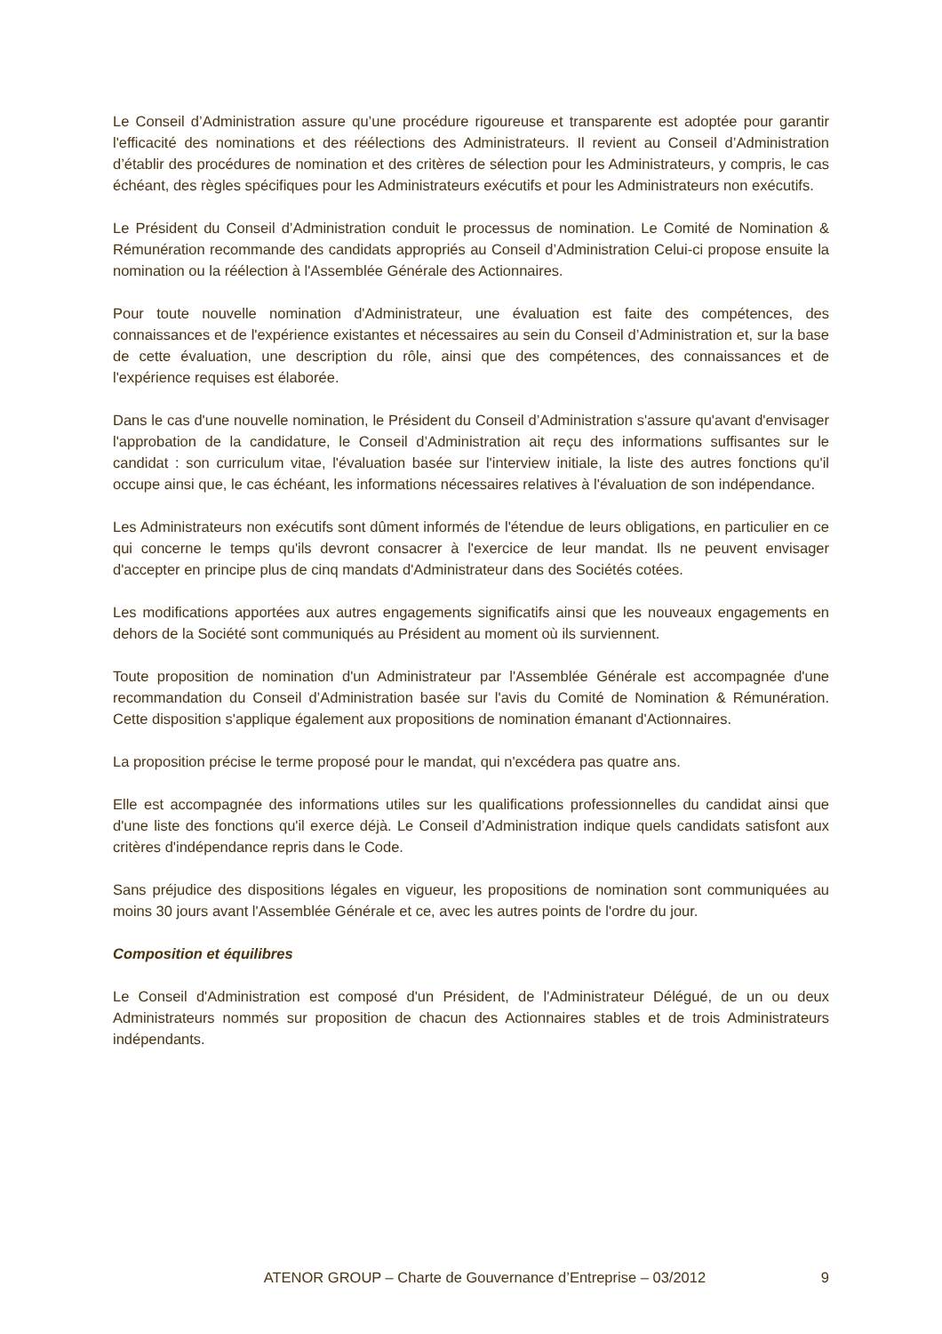Le Conseil d’Administration assure qu’une procédure rigoureuse et transparente est adoptée pour garantir l'efficacité des nominations et des réélections des Administrateurs. Il revient au Conseil d’Administration d’établir des procédures de nomination et des critères de sélection pour les Administrateurs, y compris, le cas échéant, des règles spécifiques pour les Administrateurs exécutifs et pour les Administrateurs non exécutifs.
Le Président du Conseil d’Administration conduit le processus de nomination. Le Comité de Nomination & Rémunération recommande des candidats appropriés au Conseil d’Administration Celui-ci propose ensuite la nomination ou la réélection à l'Assemblée Générale des Actionnaires.
Pour toute nouvelle nomination d'Administrateur, une évaluation est faite des compétences, des connaissances et de l'expérience existantes et nécessaires au sein du Conseil d’Administration et, sur la base de cette évaluation, une description du rôle, ainsi que des compétences, des connaissances et de l'expérience requises est élaborée.
Dans le cas d'une nouvelle nomination, le Président du Conseil d’Administration s'assure qu'avant d'envisager l'approbation de la candidature, le Conseil d’Administration ait reçu des informations suffisantes sur le candidat : son curriculum vitae, l'évaluation basée sur l'interview initiale, la liste des autres fonctions qu'il occupe ainsi que, le cas échéant, les informations nécessaires relatives à l'évaluation de son indépendance.
Les Administrateurs non exécutifs sont dûment informés de l'étendue de leurs obligations, en particulier en ce qui concerne le temps qu'ils devront consacrer à l'exercice de leur mandat. Ils ne peuvent envisager d'accepter en principe plus de cinq mandats d'Administrateur dans des Sociétés cotées.
Les modifications apportées aux autres engagements significatifs ainsi que les nouveaux engagements en dehors de la Société sont communiqués au Président au moment où ils surviennent.
Toute proposition de nomination d'un Administrateur par l'Assemblée Générale est accompagnée d'une recommandation du Conseil d’Administration basée sur l'avis du Comité de Nomination & Rémunération. Cette disposition s'applique également aux propositions de nomination émanant d'Actionnaires.
La proposition précise le terme proposé pour le mandat, qui n'excédera pas quatre ans.
Elle est accompagnée des informations utiles sur les qualifications professionnelles du candidat ainsi que d'une liste des fonctions qu'il exerce déjà. Le Conseil d’Administration indique quels candidats satisfont aux critères d'indépendance repris dans le Code.
Sans préjudice des dispositions légales en vigueur, les propositions de nomination sont communiquées au moins 30 jours avant l'Assemblée Générale et ce, avec les autres points de l'ordre du jour.
Composition et équilibres
Le Conseil d'Administration est composé d'un Président, de l'Administrateur Délégué, de un ou deux Administrateurs nommés sur proposition de chacun des Actionnaires stables et de trois Administrateurs indépendants.
ATENOR GROUP – Charte de Gouvernance d’Entreprise – 03/2012 9